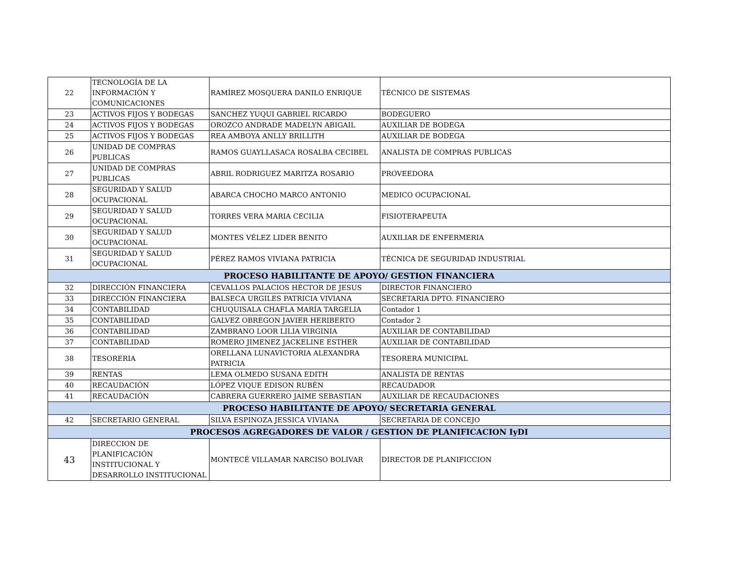| 22 | TECNOLOGÍA DE LA INFORMACIÓN Y COMUNICACIONES | RAMÍREZ MOSQUERA DANILO ENRIQUE | TÉCNICO DE SISTEMAS |
| 23 | ACTIVOS FIJOS Y BODEGAS | SANCHEZ YUQUI GABRIEL RICARDO | BODEGUERO |
| 24 | ACTIVOS FIJOS Y BODEGAS | OROZCO ANDRADE MADELYN ABIGAIL | AUXILIAR DE BODEGA |
| 25 | ACTIVOS FIJOS Y BODEGAS | REA AMBOYA ANLLY BRILLITH | AUXILIAR DE BODEGA |
| 26 | UNIDAD DE COMPRAS PUBLICAS | RAMOS GUAYLLASACA ROSALBA CECIBEL | ANALISTA DE COMPRAS PUBLICAS |
| 27 | UNIDAD DE COMPRAS PUBLICAS | ABRIL RODRIGUEZ MARITZA ROSARIO | PROVEEDORA |
| 28 | SEGURIDAD Y SALUD OCUPACIONAL | ABARCA CHOCHO MARCO ANTONIO | MEDICO OCUPACIONAL |
| 29 | SEGURIDAD Y SALUD OCUPACIONAL | TORRES VERA MARIA CECILIA | FISIOTERAPEUTA |
| 30 | SEGURIDAD Y SALUD OCUPACIONAL | MONTES VÉLEZ LIDER BENITO | AUXILIAR DE ENFERMERIA |
| 31 | SEGURIDAD Y SALUD OCUPACIONAL | PÉREZ RAMOS VIVIANA PATRICIA | TÉCNICA DE SEGURIDAD INDUSTRIAL |
| PROCESO HABILITANTE DE APOYO/ GESTION FINANCIERA | | | |
| 32 | DIRECCIÓN FINANCIERA | CEVALLOS PALACIOS HÉCTOR DE JESUS | DIRECTOR FINANCIERO |
| 33 | DIRECCIÓN FINANCIERA | BALSECA URGILES PATRICIA VIVIANA | SECRETARIA DPTO. FINANCIERO |
| 34 | CONTABILIDAD | CHUQUISALA CHAFLA MARÍA TARGELIA | Contador 1 |
| 35 | CONTABILIDAD | GALVEZ OBREGON JAVIER HERIBERTO | Contador 2 |
| 36 | CONTABILIDAD | ZAMBRANO LOOR LILIA VIRGINIA | AUXILIAR DE CONTABILIDAD |
| 37 | CONTABILIDAD | ROMERO JIMENEZ JACKELINE ESTHER | AUXILIAR DE CONTABILIDAD |
| 38 | TESORERIA | ORELLANA LUNAVICTORIA ALEXANDRA PATRICIA | TESORERA MUNICIPAL |
| 39 | RENTAS | LEMA OLMEDO SUSANA EDITH | ANALISTA DE RENTAS |
| 40 | RECAUDACIÓN | LÓPEZ VIQUE EDISON RUBÉN | RECAUDADOR |
| 41 | RECAUDACIÓN | CABRERA GUERRERO JAIME SEBASTIAN | AUXILIAR DE RECAUDACIONES |
| PROCESO HABILITANTE DE APOYO/ SECRETARIA GENERAL | | | |
| 42 | SECRETARIO GENERAL | SILVA ESPINOZA JESSICA VIVIANA | SECRETARIA DE CONCEJO |
| PROCESOS AGREGADORES DE VALOR / GESTION DE PLANIFICACION IyDI | | | |
| 43 | DIRECCION DE PLANIFICACIÓN INSTITUCIONAL Y DESARROLLO INSTITUCIONAL | MONTECÉ VILLAMAR NARCISO BOLIVAR | DIRECTOR DE PLANIFICCION |